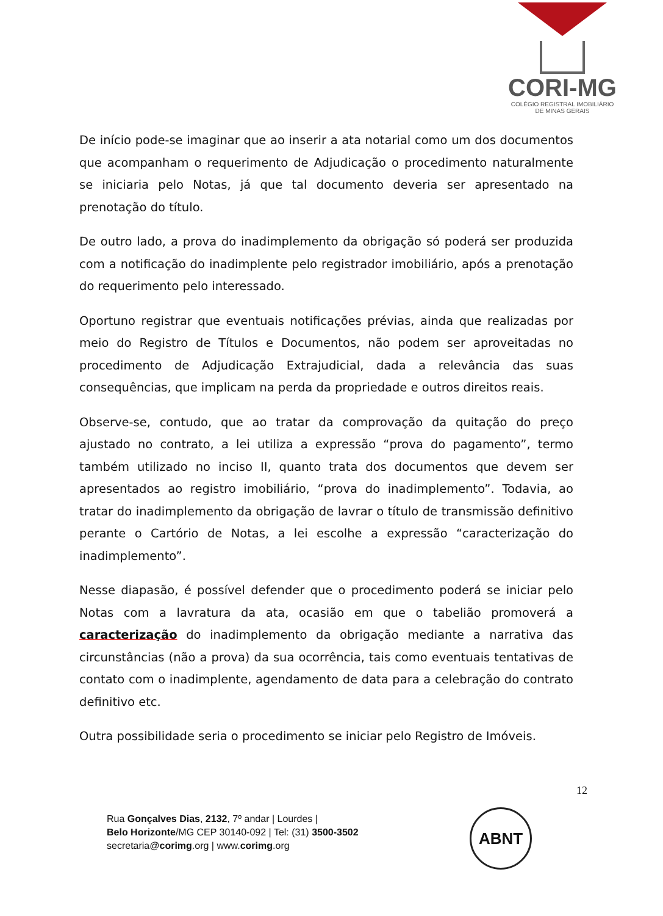CORI-MG
COLÉGIO REGISTRAL IMOBILIÁRIO
DE MINAS GERAIS
De início pode-se imaginar que ao inserir a ata notarial como um dos documentos que acompanham o requerimento de Adjudicação o procedimento naturalmente se iniciaria pelo Notas, já que tal documento deveria ser apresentado na prenotação do título.
De outro lado, a prova do inadimplemento da obrigação só poderá ser produzida com a notificação do inadimplente pelo registrador imobiliário, após a prenotação do requerimento pelo interessado.
Oportuno registrar que eventuais notificações prévias, ainda que realizadas por meio do Registro de Títulos e Documentos, não podem ser aproveitadas no procedimento de Adjudicação Extrajudicial, dada a relevância das suas consequências, que implicam na perda da propriedade e outros direitos reais.
Observe-se, contudo, que ao tratar da comprovação da quitação do preço ajustado no contrato, a lei utiliza a expressão “prova do pagamento”, termo também utilizado no inciso II, quanto trata dos documentos que devem ser apresentados ao registro imobiliário, “prova do inadimplemento”. Todavia, ao tratar do inadimplemento da obrigação de lavrar o título de transmissão definitivo perante o Cartório de Notas, a lei escolhe a expressão “caracterização do inadimplemento”.
Nesse diapasão, é possível defender que o procedimento poderá se iniciar pelo Notas com a lavratura da ata, ocasião em que o tabelião promoverá a caracterização do inadimplemento da obrigação mediante a narrativa das circunstâncias (não a prova) da sua ocorrência, tais como eventuais tentativas de contato com o inadimplente, agendamento de data para a celebração do contrato definitivo etc.
Outra possibilidade seria o procedimento se iniciar pelo Registro de Imóveis.
12
Rua Gonçalves Dias, 2132, 7º andar | Lourdes |
Belo Horizonte/MG CEP 30140-092 | Tel: (31) 3500-3502
secretaria@corimg.org | www.corimg.org
ABNT